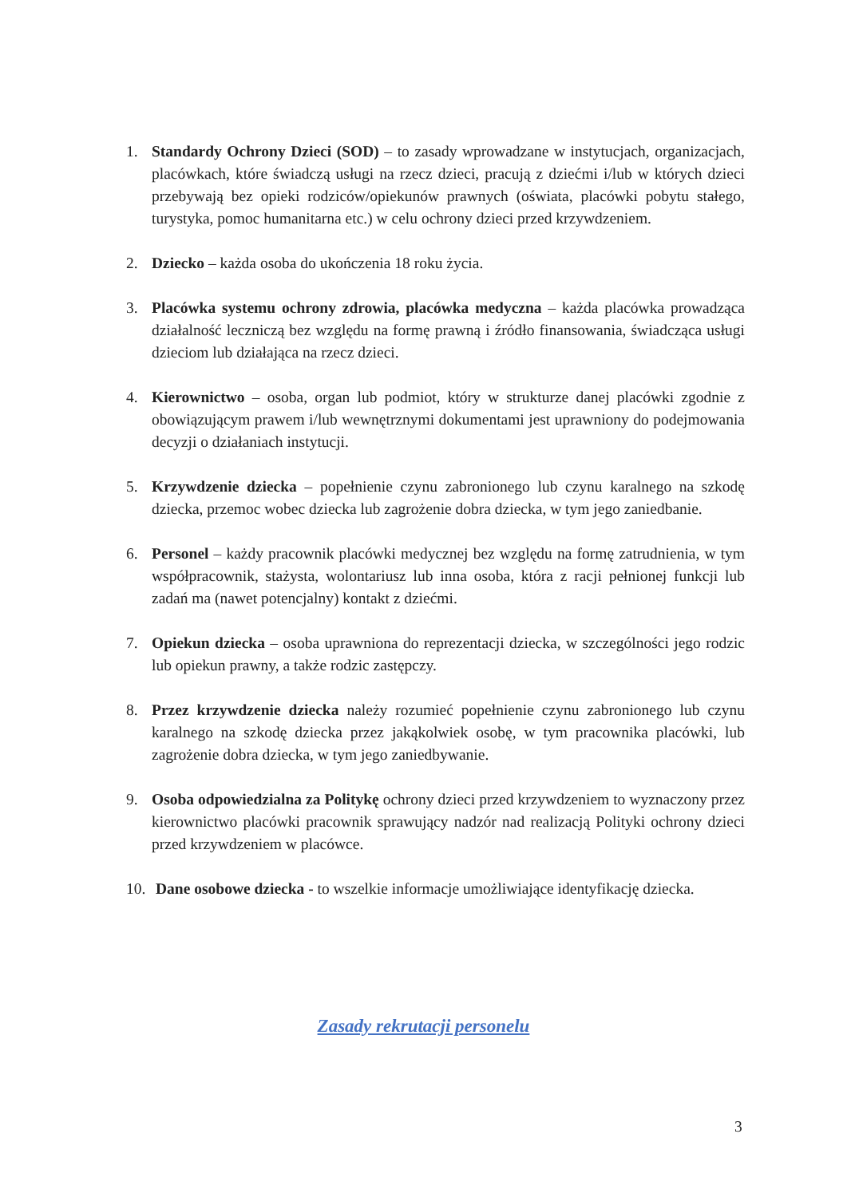1. Standardy Ochrony Dzieci (SOD) – to zasady wprowadzane w instytucjach, organizacjach, placówkach, które świadczą usługi na rzecz dzieci, pracują z dziećmi i/lub w których dzieci przebywają bez opieki rodziców/opiekunów prawnych (oświata, placówki pobytu stałego, turystyka, pomoc humanitarna etc.) w celu ochrony dzieci przed krzywdzeniem.
2. Dziecko – każda osoba do ukończenia 18 roku życia.
3. Placówka systemu ochrony zdrowia, placówka medyczna – każda placówka prowadząca działalność leczniczą bez względu na formę prawną i źródło finansowania, świadcząca usługi dzieciom lub działająca na rzecz dzieci.
4. Kierownictwo – osoba, organ lub podmiot, który w strukturze danej placówki zgodnie z obowiązującym prawem i/lub wewnętrznymi dokumentami jest uprawniony do podejmowania decyzji o działaniach instytucji.
5. Krzywdzenie dziecka – popełnienie czynu zabronionego lub czynu karalnego na szkodę dziecka, przemoc wobec dziecka lub zagrożenie dobra dziecka, w tym jego zaniedbanie.
6. Personel – każdy pracownik placówki medycznej bez względu na formę zatrudnienia, w tym współpracownik, stażysta, wolontariusz lub inna osoba, która z racji pełnionej funkcji lub zadań ma (nawet potencjalny) kontakt z dziećmi.
7. Opiekun dziecka – osoba uprawniona do reprezentacji dziecka, w szczególności jego rodzic lub opiekun prawny, a także rodzic zastępczy.
8. Przez krzywdzenie dziecka należy rozumieć popełnienie czynu zabronionego lub czynu karalnego na szkodę dziecka przez jakąkolwiek osobę, w tym pracownika placówki, lub zagrożenie dobra dziecka, w tym jego zaniedbywanie.
9. Osoba odpowiedzialna za Politykę ochrony dzieci przed krzywdzeniem to wyznaczony przez kierownictwo placówki pracownik sprawujący nadzór nad realizacją Polityki ochrony dzieci przed krzywdzeniem w placówce.
10. Dane osobowe dziecka - to wszelkie informacje umożliwiające identyfikację dziecka.
Zasady rekrutacji personelu
3